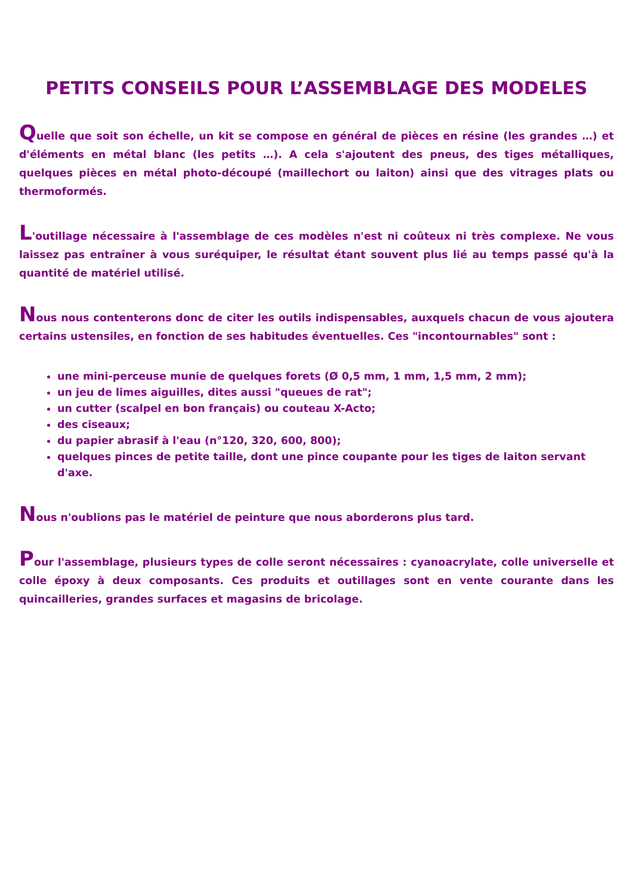PETITS CONSEILS POUR L’ASSEMBLAGE DES MODELES
Quelle que soit son échelle, un kit se compose en général de pièces en résine (les grandes …) et d'éléments en métal blanc (les petits …). A cela s'ajoutent des pneus, des tiges métalliques, quelques pièces en métal photo-découpé (maillechort ou laiton) ainsi que des vitrages plats ou thermoformés.
L'outillage nécessaire à l'assemblage de ces modèles n'est ni coûteux ni très complexe. Ne vous laissez pas entraîner à vous suréquiper, le résultat étant souvent plus lié au temps passé qu'à la quantité de matériel utilisé.
Nous nous contenterons donc de citer les outils indispensables, auxquels chacun de vous ajoutera certains ustensiles, en fonction de ses habitudes éventuelles. Ces "incontournables" sont :
une mini-perceuse munie de quelques forets (Ø 0,5 mm, 1 mm, 1,5 mm, 2 mm);
un jeu de limes aiguilles, dites aussi "queues de rat";
un cutter (scalpel en bon français) ou couteau X-Acto;
des ciseaux;
du papier abrasif à l'eau (n°120, 320, 600, 800);
quelques pinces de petite taille, dont une pince coupante pour les tiges de laiton servant d'axe.
Nous n'oublions pas le matériel de peinture que nous aborderons plus tard.
Pour l'assemblage, plusieurs types de colle seront nécessaires : cyanoacrylate, colle universelle et colle époxy à deux composants. Ces produits et outillages sont en vente courante dans les quincailleries, grandes surfaces et magasins de bricolage.